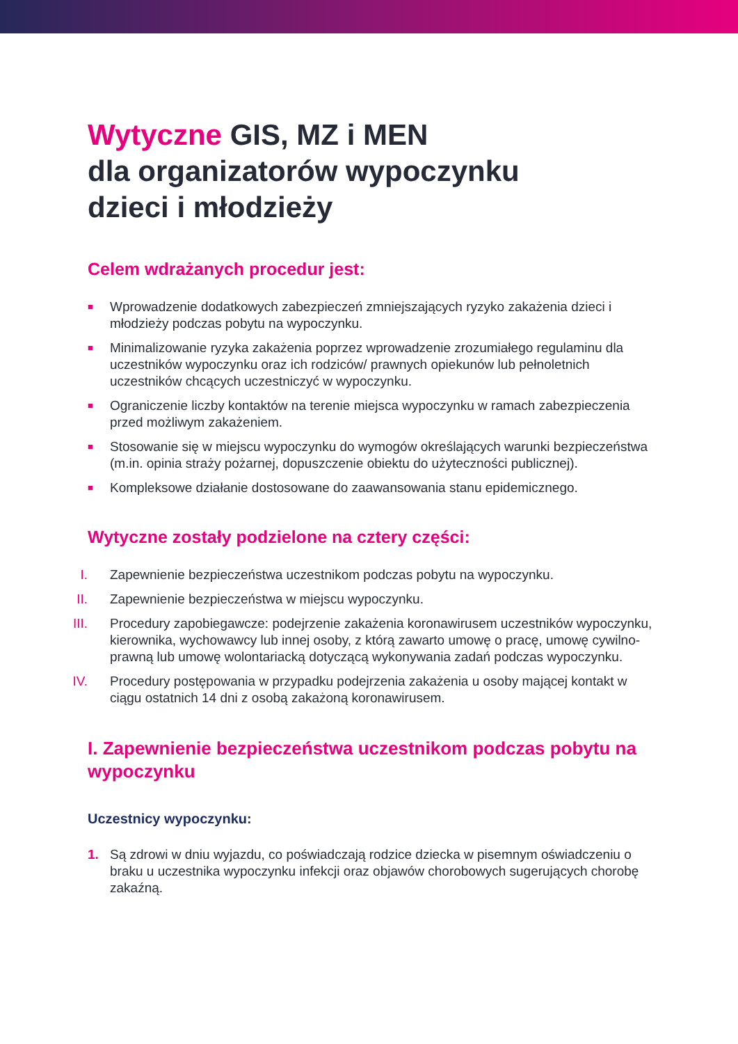Wytyczne GIS, MZ i MEN
dla organizatorów wypoczynku
dzieci i młodzieży
Celem wdrażanych procedur jest:
■ Wprowadzenie dodatkowych zabezpieczeń zmniejszających ryzyko zakażenia dzieci i młodzieży podczas pobytu na wypoczynku.
■ Minimalizowanie ryzyka zakażenia poprzez wprowadzenie zrozumiałego regulaminu dla uczestników wypoczynku oraz ich rodziców/ prawnych opiekunów lub pełnoletnich uczestników chcących uczestniczyć w wypoczynku.
■ Ograniczenie liczby kontaktów na terenie miejsca wypoczynku w ramach zabezpieczenia przed możliwym zakażeniem.
■ Stosowanie się w miejscu wypoczynku do wymogów określających warunki bezpieczeństwa (m.in. opinia straży pożarnej, dopuszczenie obiektu do użyteczności publicznej).
■ Kompleksowe działanie dostosowane do zaawansowania stanu epidemicznego.
Wytyczne zostały podzielone na cztery części:
I. Zapewnienie bezpieczeństwa uczestnikom podczas pobytu na wypoczynku.
II. Zapewnienie bezpieczeństwa w miejscu wypoczynku.
III. Procedury zapobiegawcze: podejrzenie zakażenia koronawirusem uczestników wypoczynku, kierownika, wychowawcy lub innej osoby, z którą zawarto umowę o pracę, umowę cywilno-prawną lub umowę wolontariacką dotyczącą wykonywania zadań podczas wypoczynku.
IV. Procedury postępowania w przypadku podejrzenia zakażenia u osoby mającej kontakt w ciągu ostatnich 14 dni z osobą zakażoną koronawirusem.
I. Zapewnienie bezpieczeństwa uczestnikom podczas pobytu na wypoczynku
Uczestnicy wypoczynku:
1. Są zdrowi w dniu wyjazdu, co poświadczają rodzice dziecka w pisemnym oświadczeniu o braku u uczestnika wypoczynku infekcji oraz objawów chorobowych sugerujących chorobę zakaźną.